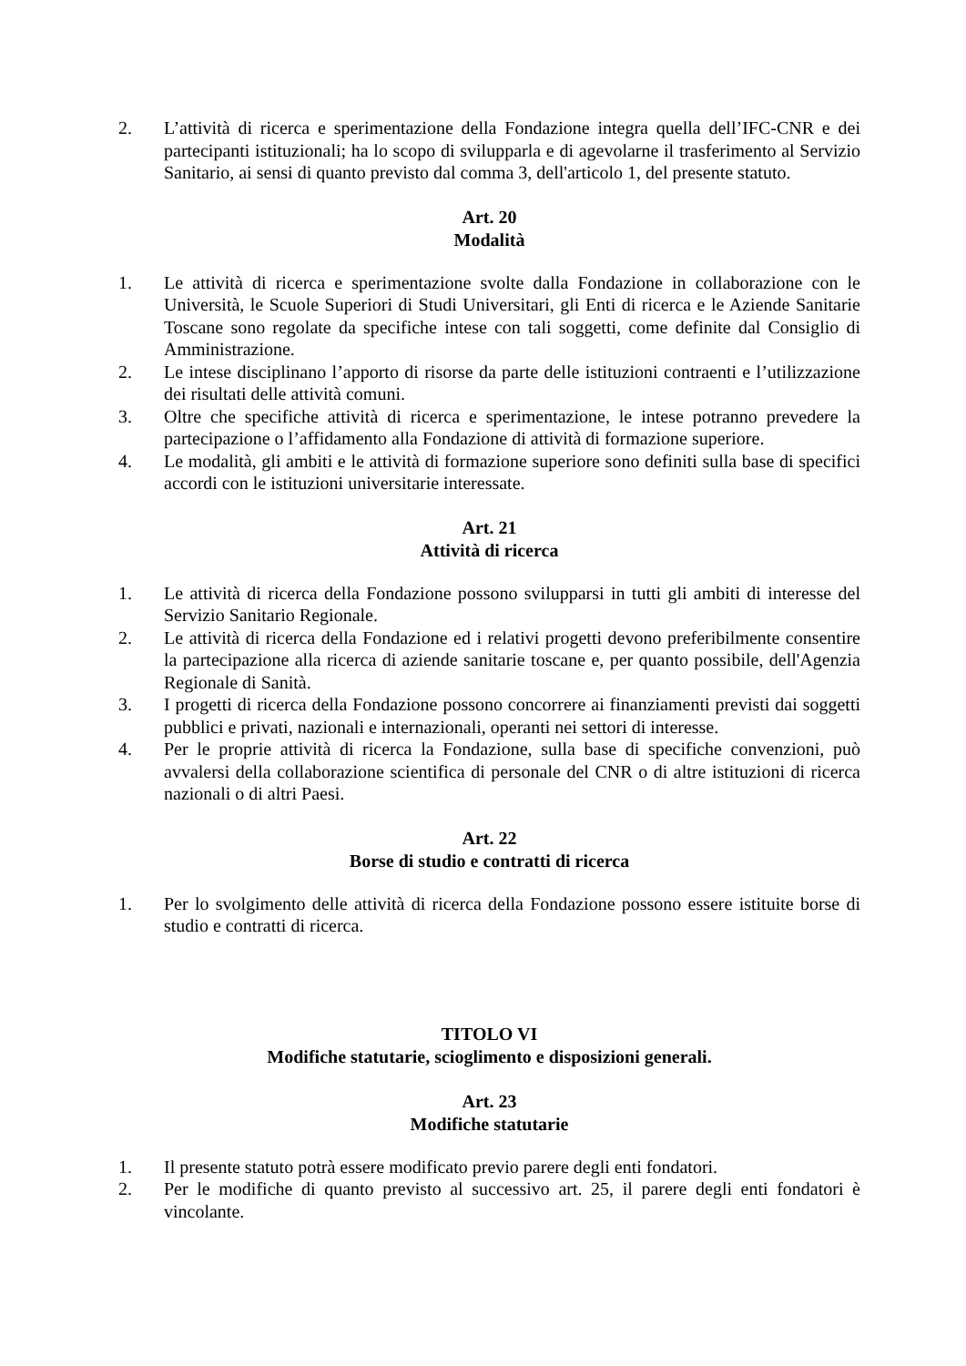2. L’attività di ricerca e sperimentazione della Fondazione integra quella dell’IFC-CNR e dei partecipanti istituzionali; ha lo scopo di svilupparla e di agevolarne il trasferimento al Servizio Sanitario, ai sensi di quanto previsto dal comma 3, dell'articolo 1, del presente statuto.
Art. 20
Modalità
1. Le attività di ricerca e sperimentazione svolte dalla Fondazione in collaborazione con le Università, le Scuole Superiori di Studi Universitari, gli Enti di ricerca e le Aziende Sanitarie Toscane sono regolate da specifiche intese con tali soggetti, come definite dal Consiglio di Amministrazione.
2. Le intese disciplinano l’apporto di risorse da parte delle istituzioni contraenti e l’utilizzazione dei risultati delle attività comuni.
3. Oltre che specifiche attività di ricerca e sperimentazione, le intese potranno prevedere la partecipazione o l’affidamento alla Fondazione di attività di formazione superiore.
4. Le modalità, gli ambiti e le attività di formazione superiore sono definiti sulla base di specifici accordi con le istituzioni universitarie interessate.
Art. 21
Attività di ricerca
1. Le attività di ricerca della Fondazione possono svilupparsi in tutti gli ambiti di interesse del Servizio Sanitario Regionale.
2. Le attività di ricerca della Fondazione ed i relativi progetti devono preferibilmente consentire la partecipazione alla ricerca di aziende sanitarie toscane e, per quanto possibile, dell'Agenzia Regionale di Sanità.
3. I progetti di ricerca della Fondazione possono concorrere ai finanziamenti previsti dai soggetti pubblici e privati, nazionali e internazionali, operanti nei settori di interesse.
4. Per le proprie attività di ricerca la Fondazione, sulla base di specifiche convenzioni, può avvalersi della collaborazione scientifica di personale del CNR o di altre istituzioni di ricerca nazionali o di altri Paesi.
Art. 22
Borse di studio e contratti di ricerca
1. Per lo svolgimento delle attività di ricerca della Fondazione possono essere istituite borse di studio e contratti di ricerca.
TITOLO VI
Modifiche statutarie, scioglimento e disposizioni generali.
Art. 23
Modifiche statutarie
1. Il presente statuto potrà essere modificato previo parere degli enti fondatori.
2. Per le modifiche di quanto previsto al successivo art. 25, il parere degli enti fondatori è vincolante.